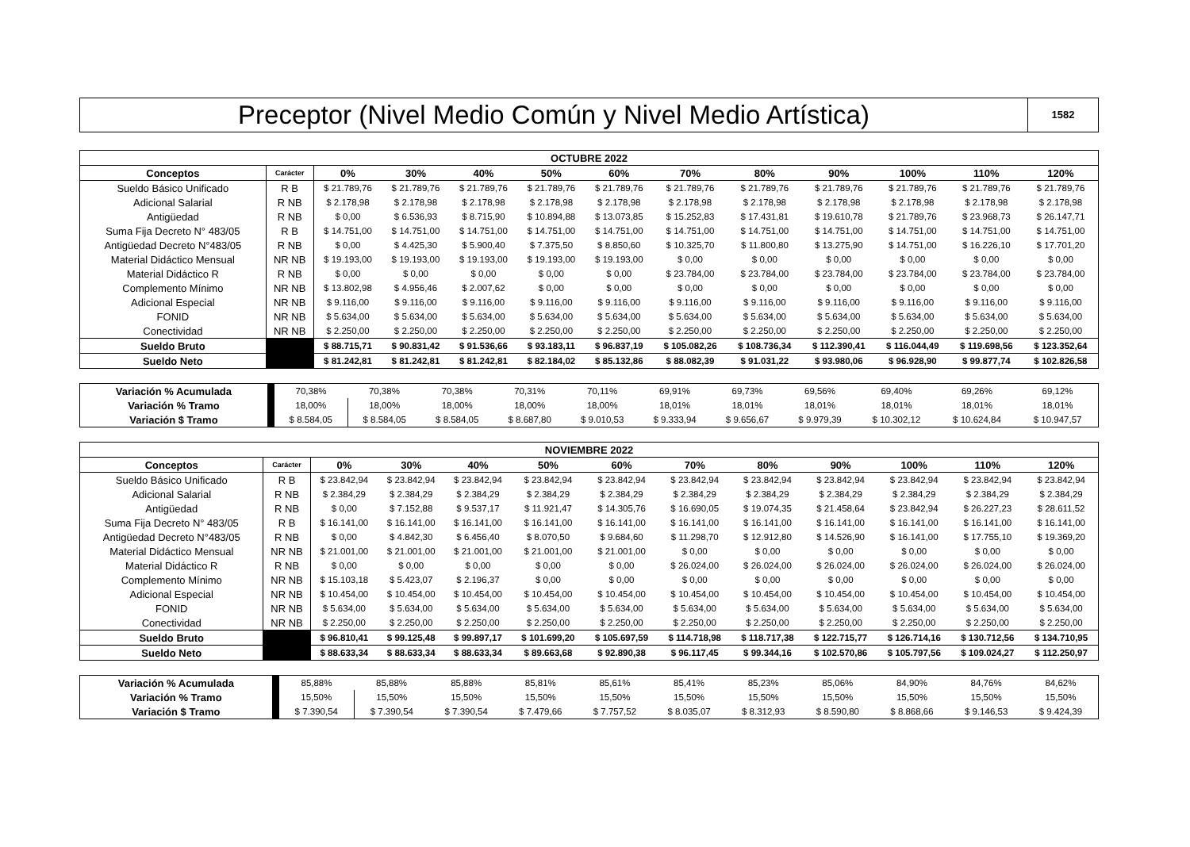Preceptor (Nivel Medio Común y Nivel Medio Artística)
1582
| OCTUBRE 2022 | | | | | | | | | | | | |
| --- | --- | --- | --- | --- | --- | --- | --- | --- | --- | --- | --- | --- |
| Conceptos | Carácter | 0% | 30% | 40% | 50% | 60% | 70% | 80% | 90% | 100% | 110% | 120% |
| Sueldo Básico Unificado | R B | $ 21.789,76 | $ 21.789,76 | $ 21.789,76 | $ 21.789,76 | $ 21.789,76 | $ 21.789,76 | $ 21.789,76 | $ 21.789,76 | $ 21.789,76 | $ 21.789,76 | $ 21.789,76 |
| Adicional Salarial | R NB | $ 2.178,98 | $ 2.178,98 | $ 2.178,98 | $ 2.178,98 | $ 2.178,98 | $ 2.178,98 | $ 2.178,98 | $ 2.178,98 | $ 2.178,98 | $ 2.178,98 | $ 2.178,98 |
| Antigüedad | R NB | $ 0,00 | $ 6.536,93 | $ 8.715,90 | $ 10.894,88 | $ 13.073,85 | $ 15.252,83 | $ 17.431,81 | $ 19.610,78 | $ 21.789,76 | $ 23.968,73 | $ 26.147,71 |
| Suma Fija Decreto N° 483/05 | R B | $ 14.751,00 | $ 14.751,00 | $ 14.751,00 | $ 14.751,00 | $ 14.751,00 | $ 14.751,00 | $ 14.751,00 | $ 14.751,00 | $ 14.751,00 | $ 14.751,00 | $ 14.751,00 |
| Antigüedad Decreto N°483/05 | R NB | $ 0,00 | $ 4.425,30 | $ 5.900,40 | $ 7.375,50 | $ 8.850,60 | $ 10.325,70 | $ 11.800,80 | $ 13.275,90 | $ 14.751,00 | $ 16.226,10 | $ 17.701,20 |
| Material Didáctico Mensual | NR NB | $ 19.193,00 | $ 19.193,00 | $ 19.193,00 | $ 19.193,00 | $ 19.193,00 | $ 0,00 | $ 0,00 | $ 0,00 | $ 0,00 | $ 0,00 | $ 0,00 |
| Material Didáctico R | R NB | $ 0,00 | $ 0,00 | $ 0,00 | $ 0,00 | $ 0,00 | $ 23.784,00 | $ 23.784,00 | $ 23.784,00 | $ 23.784,00 | $ 23.784,00 | $ 23.784,00 |
| Complemento Mínimo | NR NB | $ 13.802,98 | $ 4.956,46 | $ 2.007,62 | $ 0,00 | $ 0,00 | $ 0,00 | $ 0,00 | $ 0,00 | $ 0,00 | $ 0,00 | $ 0,00 |
| Adicional Especial | NR NB | $ 9.116,00 | $ 9.116,00 | $ 9.116,00 | $ 9.116,00 | $ 9.116,00 | $ 9.116,00 | $ 9.116,00 | $ 9.116,00 | $ 9.116,00 | $ 9.116,00 | $ 9.116,00 |
| FONID | NR NB | $ 5.634,00 | $ 5.634,00 | $ 5.634,00 | $ 5.634,00 | $ 5.634,00 | $ 5.634,00 | $ 5.634,00 | $ 5.634,00 | $ 5.634,00 | $ 5.634,00 | $ 5.634,00 |
| Conectividad | NR NB | $ 2.250,00 | $ 2.250,00 | $ 2.250,00 | $ 2.250,00 | $ 2.250,00 | $ 2.250,00 | $ 2.250,00 | $ 2.250,00 | $ 2.250,00 | $ 2.250,00 | $ 2.250,00 |
| Sueldo Bruto | | $ 88.715,71 | $ 90.831,42 | $ 91.536,66 | $ 93.183,11 | $ 96.837,19 | $ 105.082,26 | $ 108.736,34 | $ 112.390,41 | $ 116.044,49 | $ 119.698,56 | $ 123.352,64 |
| Sueldo Neto | | $ 81.242,81 | $ 81.242,81 | $ 81.242,81 | $ 82.184,02 | $ 85.132,86 | $ 88.082,39 | $ 91.031,22 | $ 93.980,06 | $ 96.928,90 | $ 99.877,74 | $ 102.826,58 |
| Variación % Acumulada | | 70,38% | 70,38% | 70,38% | 70,31% | 70,11% | 69,91% | 69,73% | 69,56% | 69,40% | 69,26% | 69,12% |
| Variación % Tramo | | 18,00% | 18,00% | 18,00% | 18,00% | 18,00% | 18,01% | 18,01% | 18,01% | 18,01% | 18,01% | 18,01% |
| Variación $ Tramo | | $ 8.584,05 | $ 8.584,05 | $ 8.584,05 | $ 8.687,80 | $ 9.010,53 | $ 9.333,94 | $ 9.656,67 | $ 9.979,39 | $ 10.302,12 | $ 10.624,84 | $ 10.947,57 |
| NOVIEMBRE 2022 | | | | | | | | | | | | |
| --- | --- | --- | --- | --- | --- | --- | --- | --- | --- | --- | --- | --- |
| Conceptos | Carácter | 0% | 30% | 40% | 50% | 60% | 70% | 80% | 90% | 100% | 110% | 120% |
| Sueldo Básico Unificado | R B | $ 23.842,94 | $ 23.842,94 | $ 23.842,94 | $ 23.842,94 | $ 23.842,94 | $ 23.842,94 | $ 23.842,94 | $ 23.842,94 | $ 23.842,94 | $ 23.842,94 | $ 23.842,94 |
| Adicional Salarial | R NB | $ 2.384,29 | $ 2.384,29 | $ 2.384,29 | $ 2.384,29 | $ 2.384,29 | $ 2.384,29 | $ 2.384,29 | $ 2.384,29 | $ 2.384,29 | $ 2.384,29 | $ 2.384,29 |
| Antigüedad | R NB | $ 0,00 | $ 7.152,88 | $ 9.537,17 | $ 11.921,47 | $ 14.305,76 | $ 16.690,05 | $ 19.074,35 | $ 21.458,64 | $ 23.842,94 | $ 26.227,23 | $ 28.611,52 |
| Suma Fija Decreto N° 483/05 | R B | $ 16.141,00 | $ 16.141,00 | $ 16.141,00 | $ 16.141,00 | $ 16.141,00 | $ 16.141,00 | $ 16.141,00 | $ 16.141,00 | $ 16.141,00 | $ 16.141,00 | $ 16.141,00 |
| Antigüedad Decreto N°483/05 | R NB | $ 0,00 | $ 4.842,30 | $ 6.456,40 | $ 8.070,50 | $ 9.684,60 | $ 11.298,70 | $ 12.912,80 | $ 14.526,90 | $ 16.141,00 | $ 17.755,10 | $ 19.369,20 |
| Material Didáctico Mensual | NR NB | $ 21.001,00 | $ 21.001,00 | $ 21.001,00 | $ 21.001,00 | $ 21.001,00 | $ 0,00 | $ 0,00 | $ 0,00 | $ 0,00 | $ 0,00 | $ 0,00 |
| Material Didáctico R | R NB | $ 0,00 | $ 0,00 | $ 0,00 | $ 0,00 | $ 0,00 | $ 26.024,00 | $ 26.024,00 | $ 26.024,00 | $ 26.024,00 | $ 26.024,00 | $ 26.024,00 |
| Complemento Mínimo | NR NB | $ 15.103,18 | $ 5.423,07 | $ 2.196,37 | $ 0,00 | $ 0,00 | $ 0,00 | $ 0,00 | $ 0,00 | $ 0,00 | $ 0,00 | $ 0,00 |
| Adicional Especial | NR NB | $ 10.454,00 | $ 10.454,00 | $ 10.454,00 | $ 10.454,00 | $ 10.454,00 | $ 10.454,00 | $ 10.454,00 | $ 10.454,00 | $ 10.454,00 | $ 10.454,00 | $ 10.454,00 |
| FONID | NR NB | $ 5.634,00 | $ 5.634,00 | $ 5.634,00 | $ 5.634,00 | $ 5.634,00 | $ 5.634,00 | $ 5.634,00 | $ 5.634,00 | $ 5.634,00 | $ 5.634,00 | $ 5.634,00 |
| Conectividad | NR NB | $ 2.250,00 | $ 2.250,00 | $ 2.250,00 | $ 2.250,00 | $ 2.250,00 | $ 2.250,00 | $ 2.250,00 | $ 2.250,00 | $ 2.250,00 | $ 2.250,00 | $ 2.250,00 |
| Sueldo Bruto | | $ 96.810,41 | $ 99.125,48 | $ 99.897,17 | $ 101.699,20 | $ 105.697,59 | $ 114.718,98 | $ 118.717,38 | $ 122.715,77 | $ 126.714,16 | $ 130.712,56 | $ 134.710,95 |
| Sueldo Neto | | $ 88.633,34 | $ 88.633,34 | $ 88.633,34 | $ 89.663,68 | $ 92.890,38 | $ 96.117,45 | $ 99.344,16 | $ 102.570,86 | $ 105.797,56 | $ 109.024,27 | $ 112.250,97 |
| Variación % Acumulada | | 85,88% | 85,88% | 85,88% | 85,81% | 85,61% | 85,41% | 85,23% | 85,06% | 84,90% | 84,76% | 84,62% |
| Variación % Tramo | | 15,50% | 15,50% | 15,50% | 15,50% | 15,50% | 15,50% | 15,50% | 15,50% | 15,50% | 15,50% | 15,50% |
| Variación $ Tramo | | $ 7.390,54 | $ 7.390,54 | $ 7.390,54 | $ 7.479,66 | $ 7.757,52 | $ 8.035,07 | $ 8.312,93 | $ 8.590,80 | $ 8.868,66 | $ 9.146,53 | $ 9.424,39 |